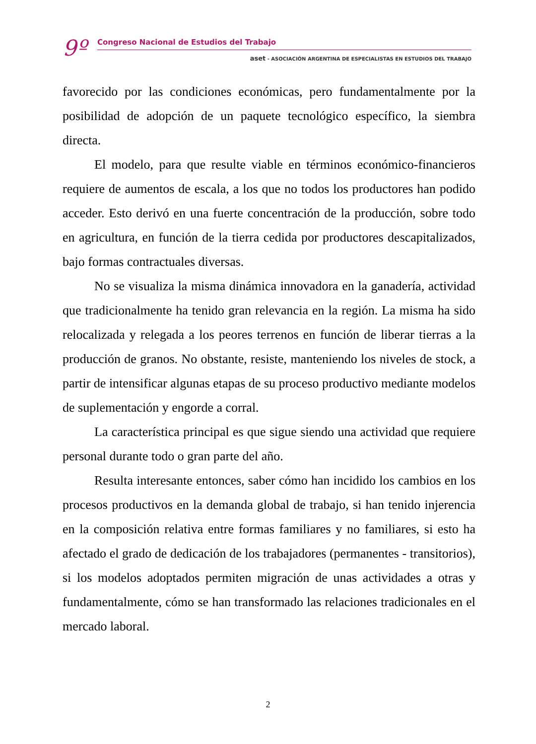9º Congreso Nacional de Estudios del Trabajo
aset - ASOCIACIÓN ARGENTINA DE ESPECIALISTAS EN ESTUDIOS DEL TRABAJO
favorecido por las condiciones económicas, pero fundamentalmente por la posibilidad de adopción de un paquete tecnológico específico, la siembra directa.
El modelo, para que resulte viable en términos económico-financieros requiere de aumentos de escala, a los que no todos los productores han podido acceder. Esto derivó en una fuerte concentración de la producción, sobre todo en agricultura, en función de la tierra cedida por productores descapitalizados, bajo formas contractuales diversas.
No se visualiza la misma dinámica innovadora en la ganadería, actividad que tradicionalmente ha tenido gran relevancia en la región. La misma ha sido relocalizada y relegada a los peores terrenos en función de liberar tierras a la producción de granos. No obstante, resiste, manteniendo los niveles de stock, a partir de intensificar algunas etapas de su proceso productivo mediante modelos de suplementación y engorde a corral.
La característica principal es que sigue siendo una actividad que requiere personal durante todo o gran parte del año.
Resulta interesante entonces, saber cómo han incidido los cambios en los procesos productivos en la demanda global de trabajo, si han tenido injerencia en la composición relativa entre formas familiares y no familiares, si esto ha afectado el grado de dedicación de los trabajadores (permanentes - transitorios), si los modelos adoptados permiten migración de unas actividades a otras y fundamentalmente, cómo se han transformado las relaciones tradicionales en el mercado laboral.
2